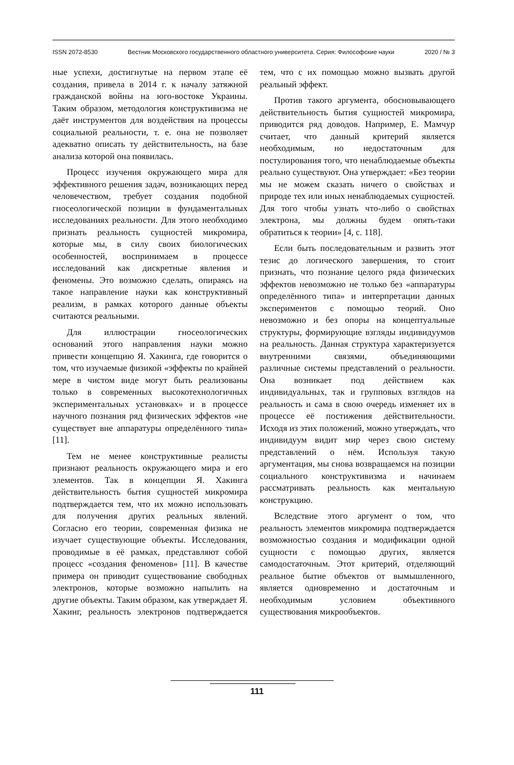ISSN 2072-8530 Вестник Московского государственного областного университета. Серия: Философские науки 2020 / № 3
ные успехи, достигнутые на первом этапе её создания, привела в 2014 г. к началу затяжной гражданской войны на юго-востоке Украины. Таким образом, методология конструктивизма не даёт инструментов для воздействия на процессы социальной реальности, т. е. она не позволяет адекватно описать ту действительность, на базе анализа которой она появилась.
Процесс изучения окружающего мира для эффективного решения задач, возникающих перед человечеством, требует создания подобной гносеологической позиции в фундаментальных исследованиях реальности. Для этого необходимо признать реальность сущностей микромира, которые мы, в силу своих биологических особенностей, воспринимаем в процессе исследований как дискретные явления и феномены. Это возможно сделать, опираясь на такое направление науки как конструктивный реализм, в рамках которого данные объекты считаются реальными.
Для иллюстрации гносеологических оснований этого направления науки можно привести концепцию Я. Хакинга, где говорится о том, что изучаемые физикой «эффекты по крайней мере в чистом виде могут быть реализованы только в современных высокотехнологичных экспериментальных установках» и в процессе научного познания ряд физических эффектов «не существует вне аппаратуры определённого типа» [11].
Тем не менее конструктивные реалисты признают реальность окружающего мира и его элементов. Так в концепции Я. Хакинга действительность бытия сущностей микромира подтверждается тем, что их можно использовать для получения других реальных явлений. Согласно его теории, современная физика не изучает существующие объекты. Исследования, проводимые в её рамках, представляют собой процесс «создания феноменов» [11]. В качестве примера он приводит существование свободных электронов, которые возможно напылить на другие объекты. Таким образом, как утверждает Я. Хакинг, реальность электронов подтверждается тем, что с их помощью можно вызвать другой реальный эффект.
Против такого аргумента, обосновывающего действительность бытия сущностей микромира, приводится ряд доводов. Например, Е. Мамчур считает, что данный критерий является необходимым, но недостаточным для постулирования того, что ненаблюдаемые объекты реально существуют. Она утверждает: «Без теории мы не можем сказать ничего о свойствах и природе тех или иных ненаблюдаемых сущностей. Для того чтобы узнать что-либо о свойствах электрона, мы должны будем опять-таки обратиться к теории» [4, с. 118].
Если быть последовательным и развить этот тезис до логического завершения, то стоит признать, что познание целого ряда физических эффектов невозможно не только без «аппаратуры определённого типа» и интерпретации данных экспериментов с помощью теорий. Оно невозможно и без опоры на концептуальные структуры, формирующие взгляды индивидуумов на реальность. Данная структура характеризуется внутренними связями, объединяющими различные системы представлений о реальности. Она возникает под действием как индивидуальных, так и групповых взглядов на реальность и сама в свою очередь изменяет их в процессе её постижения действительности. Исходя из этих положений, можно утверждать, что индивидуум видит мир через свою систему представлений о нём. Используя такую аргументация, мы снова возвращаемся на позиции социального конструктивизма и начинаем рассматривать реальность как ментальную конструкцию.
Вследствие этого аргумент о том, что реальность элементов микромира подтверждается возможностью создания и модификации одной сущности с помощью других, является самодостаточным. Этот критерий, отделяющий реальное бытие объектов от вымышленного, является одновременно и достаточным и необходимым условием объективного существования микрообъектов.
111